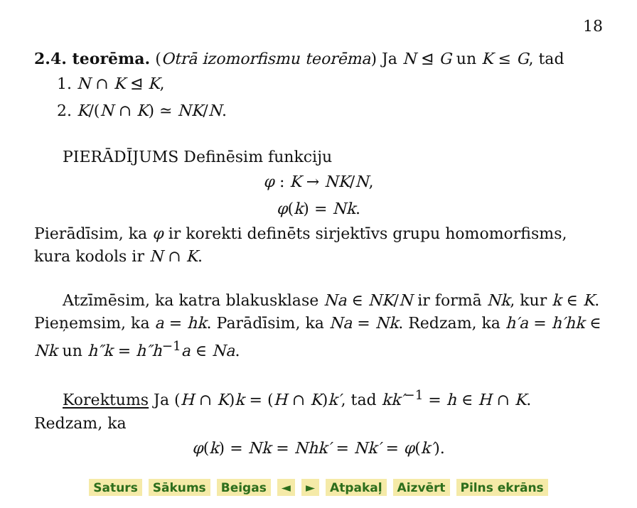18
2.4. teorēma. (Otrā izomorfismu teorēma) Ja N ⊴ G un K ≤ G, tad
1. N ∩ K ⊴ K,
2. K/(N ∩ K) ≃ NK/N.
PIERĀDĪJUMS Definēsim funkciju
φ : K → NK/N,
φ(k) = Nk.
Pierādīsim, ka φ ir korekti definēts sirjektīvs grupu homomorfisms, kura kodols ir N ∩ K.
Atzīmēsim, ka katra blakusklase Na ∈ NK/N ir formā Nk, kur k ∈ K. Pieņemsim, ka a = hk. Parādīsim, ka Na = Nk. Redzam, ka h′a = h′hk ∈ Nk un h″k = h″h<sup>−1</sup>a ∈ Na.
Korektums Ja (H ∩ K)k = (H ∩ K)k′, tad kk′<sup>−1</sup> = h ∈ H ∩ K. Redzam, ka
φ(k) = Nk = Nhk′ = Nk′ = φ(k′).
Saturs Sākums Beigas ◄ ► Atpakaļ Aizvērt Pilns ekrāns